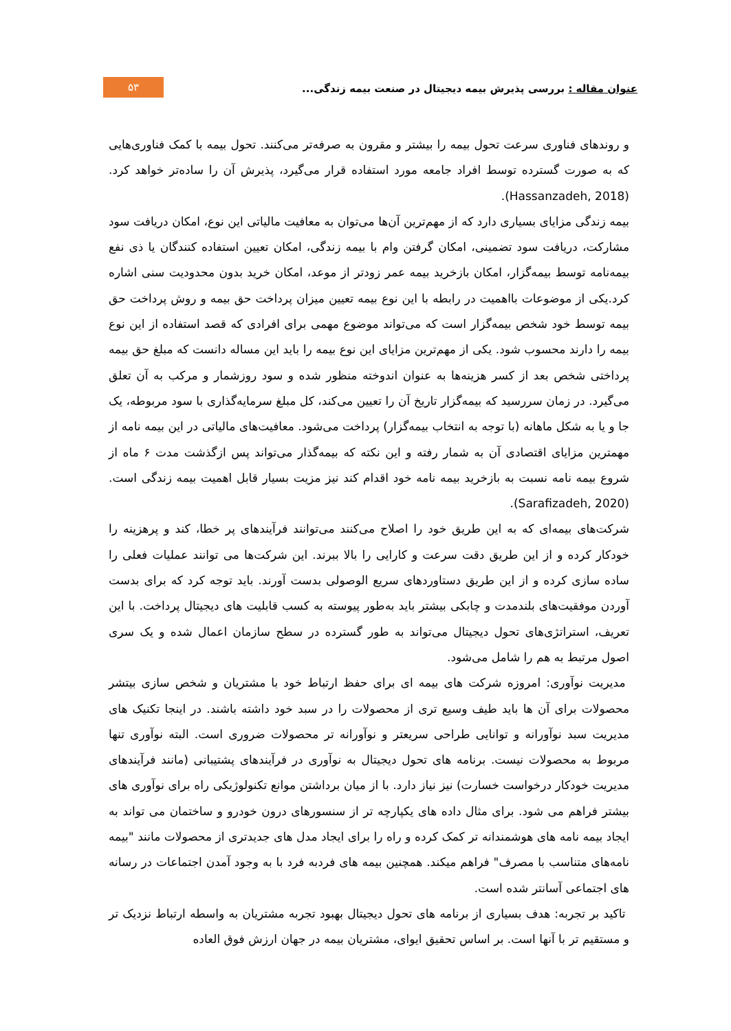عنوان مقاله : بررسی پذیرش بیمه دیجیتال در صنعت بیمه زندگی...
۵۳
و روندهای فناوری سرعت تحول بیمه را بیشتر و مقرون به صرفه‌تر می‌کنند. تحول بیمه با کمک فناوری‌هایی که به صورت گسترده توسط افراد جامعه مورد استفاده قرار می‌گیرد، پذیرش آن را ساده‌تر خواهد کرد.(Hassanzadeh, 2018).
بیمه زندگی مزایای بسیاری دارد که از مهم‌ترین آن‌ها می‌توان به معافیت مالیاتی این نوع، امکان دریافت سود مشارکت، دریافت سود تضمینی، امکان گرفتن وام با بیمه زندگی، امکان تعیین استفاده کنندگان یا ذی نفع بیمه‌نامه توسط بیمه‌گزار، امکان بازخرید بیمه عمر زودتر از موعد، امکان خرید بدون محدودیت سنی اشاره کرد.یکی از موضوعات بااهمیت در رابطه با این نوع بیمه تعیین میزان پرداخت حق بیمه و روش پرداخت حق بیمه توسط خود شخص بیمه‌گزار است که می‌تواند موضوع مهمی برای افرادی که قصد استفاده از این نوع بیمه را دارند محسوب شود. یکی از مهم‌ترین مزایای این نوع بیمه را باید این مساله دانست که مبلغ حق بیمه پرداختی شخص بعد از کسر هزینه‌ها به عنوان اندوخته منظور شده و سود روزشمار و مرکب به آن تعلق می‌گیرد. در زمان سررسید که بیمه‌گزار تاریخ آن را تعیین می‌کند، کل مبلغ سرمایه‌گذاری با سود مربوطه، یک جا و یا به شکل ماهانه (با توجه به انتخاب بیمه‌گزار) پرداخت می‌شود. معافیت‌های مالیاتی در این بیمه نامه از مهمترین مزایای اقتصادی آن به شمار رفته و این نکته که بیمه‌گذار می‌تواند پس ازگذشت مدت ۶ ماه از شروع بیمه نامه نسبت به بازخرید بیمه نامه خود اقدام کند نیز مزیت بسیار قابل اهمیت بیمه زندگی است.(Sarafizadeh, 2020).
شرکت‌های بیمه‌ای که به این طریق خود را اصلاح می‌کنند می‌توانند فرآیندهای پر خطا، کند و پرهزینه را خودکار کرده و از این طریق دقت سرعت و کارایی را بالا ببرند. این شرکت‌ها می توانند عملیات فعلی را ساده سازی کرده و از این طریق دستاوردهای سریع الوصولی بدست آورند. باید توجه کرد که برای بدست آوردن موفقیت‌های بلندمدت و چابکی بیشتر باید به‌طور پیوسته به کسب قابلیت های دیجیتال پرداخت. با این تعریف، استراتژی‌های تحول دیجیتال می‌تواند به طور گسترده در سطح سازمان اعمال شده و یک سری اصول مرتبط به هم را شامل می‌شود.
مدیریت نوآوری: امروزه شرکت های بیمه ای برای حفظ ارتباط خود با مشتریان و شخص سازی بیتشر محصولات برای آن ها باید طیف وسیع تری از محصولات را در سبد خود داشته باشند. در اینجا تکنیک های مدیریت سبد نوآورانه و توانایی طراحی سریعتر و نوآورانه تر محصولات ضروری است. البته نوآوری تنها مربوط به محصولات نیست. برنامه های تحول دیجیتال به نوآوری در فرآیندهای پشتیبانی (مانند فرآیندهای مدیریت خودکار درخواست خسارت) نیز نیاز دارد. با از میان برداشتن موانع تکنولوژیکی راه برای نوآوری های بیشتر فراهم می شود. برای مثال داده های یکپارچه تر از سنسورهای درون خودرو و ساختمان می تواند به ایجاد بیمه نامه های هوشمندانه تر کمک کرده و راه را برای ایجاد مدل های جدیدتری از محصولات مانند "بیمه نامه‌های متناسب با مصرف" فراهم میکند. همچنین بیمه های فردبه فرد با به وجود آمدن اجتماعات در رسانه های اجتماعی آسانتر شده است.
تاکید بر تجربه: هدف بسیاری از برنامه های تحول دیجیتال بهبود تجربه مشتریان به واسطه ارتباط نزدیک تر و مستقیم تر با آنها است. بر اساس تحقیق ایوای، مشتریان بیمه در جهان ارزش فوق العاده